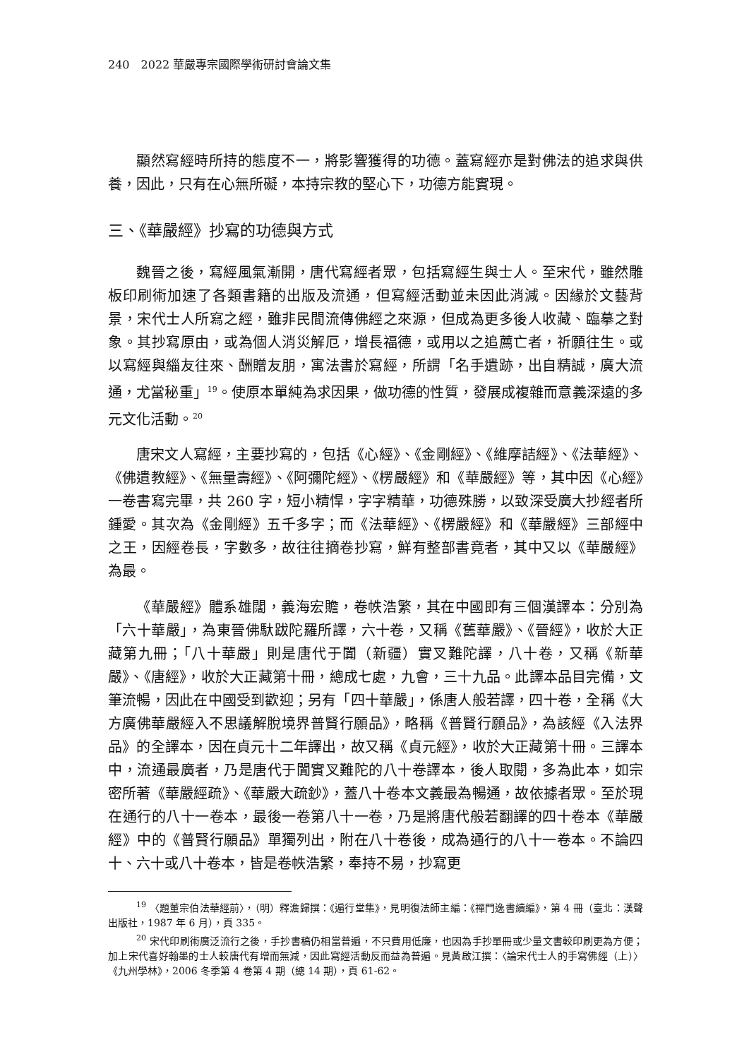240　2022 華嚴專宗國際學術研討會論文集
顯然寫經時所持的態度不一，將影響獲得的功德。蓋寫經亦是對佛法的追求與供養，因此，只有在心無所礙，本持宗教的堅心下，功德方能實現。
三、《華嚴經》抄寫的功德與方式
魏晉之後，寫經風氣漸開，唐代寫經者眾，包括寫經生與士人。至宋代，雖然雕板印刷術加速了各類書籍的出版及流通，但寫經活動並未因此消減。因緣於文藝背景，宋代士人所寫之經，雖非民間流傳佛經之來源，但成為更多後人收藏、臨摹之對象。其抄寫原由，或為個人消災解厄，增長福德，或用以之追薦亡者，祈願往生。或以寫經與緇友往來、酬贈友朋，寓法書於寫經，所謂「名手遺跡，出自精誠，廣大流通，尤當秘重」<sup>19</sup>。使原本單純為求因果，做功德的性質，發展成複雜而意義深遠的多元文化活動。<sup>20</sup>
唐宋文人寫經，主要抄寫的，包括《心經》、《金剛經》、《維摩詰經》、《法華經》、《佛遺教經》、《無量壽經》、《阿彌陀經》、《楞嚴經》和《華嚴經》等，其中因《心經》一卷書寫完畢，共 260 字，短小精悍，字字精華，功德殊勝，以致深受廣大抄經者所鍾愛。其次為《金剛經》五千多字；而《法華經》、《楞嚴經》和《華嚴經》三部經中之王，因經卷長，字數多，故往往摘卷抄寫，鮮有整部書竟者，其中又以《華嚴經》為最。
《華嚴經》體系雄闊，義海宏贍，卷帙浩繁，其在中國即有三個漢譯本：分別為「六十華嚴」，為東晉佛馱跋陀羅所譯，六十卷，又稱《舊華嚴》、《晉經》，收於大正藏第九冊；「八十華嚴」則是唐代于闐（新疆）實叉難陀譯，八十卷，又稱《新華嚴》、《唐經》，收於大正藏第十冊，總成七處，九會，三十九品。此譯本品目完備，文筆流暢，因此在中國受到歡迎；另有「四十華嚴」，係唐人般若譯，四十卷，全稱《大方廣佛華嚴經入不思議解脫境界普賢行願品》，略稱《普賢行願品》，為該經《入法界品》的全譯本，因在貞元十二年譯出，故又稱《貞元經》，收於大正藏第十冊。三譯本中，流通最廣者，乃是唐代于闐實叉難陀的八十卷譯本，後人取閱，多為此本，如宗密所著《華嚴經疏》、《華嚴大疏鈔》，蓋八十卷本文義最為暢通，故依據者眾。至於現在通行的八十一卷本，最後一卷第八十一卷，乃是將唐代般若翻譯的四十卷本《華嚴經》中的《普賢行願品》單獨列出，附在八十卷後，成為通行的八十一卷本。不論四十、六十或八十卷本，皆是卷帙浩繁，奉持不易，抄寫更
<sup>19</sup> 〈題董宗伯法華經前〉，（明）釋澹歸撰：《遍行堂集》，見明復法師主編：《禪門逸書續編》，第 4 冊（臺北：漢聲出版社，1987 年 6 月），頁 335。
<sup>20</sup> 宋代印刷術廣泛流行之後，手抄書稿仍相當普遍，不只費用低廉，也因為手抄單冊或少量文書較印刷更為方便；加上宋代喜好翰墨的士人較唐代有增而無減，因此寫經活動反而益為普遍。見黃啟江撰：〈論宋代士人的手寫佛經（上）〉《九州學林》，2006 冬季第 4 卷第 4 期（總 14 期），頁 61-62。